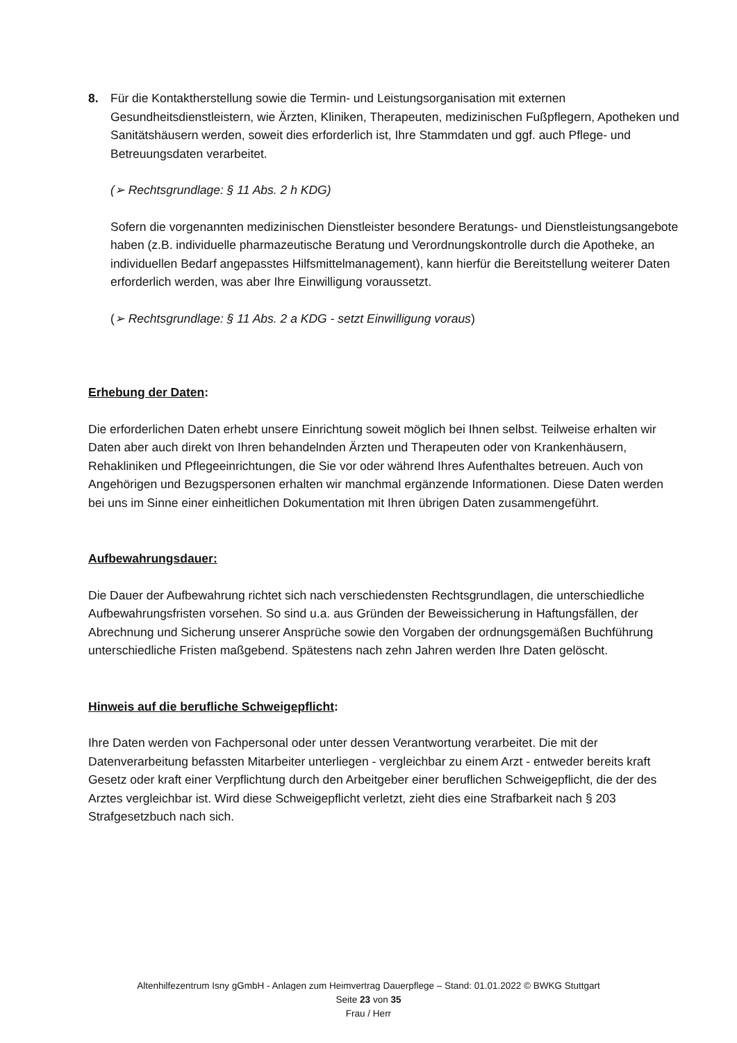8. Für die Kontaktherstellung sowie die Termin- und Leistungsorganisation mit externen Gesundheitsdienstleistern, wie Ärzten, Kliniken, Therapeuten, medizinischen Fußpflegern, Apotheken und Sanitätshäusern werden, soweit dies erforderlich ist, Ihre Stammdaten und ggf. auch Pflege- und Betreuungsdaten verarbeitet.
(➢ Rechtsgrundlage: § 11 Abs. 2 h KDG)
Sofern die vorgenannten medizinischen Dienstleister besondere Beratungs- und Dienstleistungsangebote haben (z.B. individuelle pharmazeutische Beratung und Verordnungskontrolle durch die Apotheke, an individuellen Bedarf angepasstes Hilfsmittelmanagement), kann hierfür die Bereitstellung weiterer Daten erforderlich werden, was aber Ihre Einwilligung voraussetzt.
(➢ Rechtsgrundlage: § 11 Abs. 2 a KDG - setzt Einwilligung voraus)
Erhebung der Daten:
Die erforderlichen Daten erhebt unsere Einrichtung soweit möglich bei Ihnen selbst. Teilweise erhalten wir Daten aber auch direkt von Ihren behandelnden Ärzten und Therapeuten oder von Krankenhäusern, Rehakliniken und Pflegeeinrichtungen, die Sie vor oder während Ihres Aufenthaltes betreuen. Auch von Angehörigen und Bezugspersonen erhalten wir manchmal ergänzende Informationen. Diese Daten werden bei uns im Sinne einer einheitlichen Dokumentation mit Ihren übrigen Daten zusammengeführt.
Aufbewahrungsdauer:
Die Dauer der Aufbewahrung richtet sich nach verschiedensten Rechtsgrundlagen, die unterschiedliche Aufbewahrungsfristen vorsehen. So sind u.a. aus Gründen der Beweissicherung in Haftungsfällen, der Abrechnung und Sicherung unserer Ansprüche sowie den Vorgaben der ordnungsgemäßen Buchführung unterschiedliche Fristen maßgebend. Spätestens nach zehn Jahren werden Ihre Daten gelöscht.
Hinweis auf die berufliche Schweigepflicht:
Ihre Daten werden von Fachpersonal oder unter dessen Verantwortung verarbeitet. Die mit der Datenverarbeitung befassten Mitarbeiter unterliegen - vergleichbar zu einem Arzt - entweder bereits kraft Gesetz oder kraft einer Verpflichtung durch den Arbeitgeber einer beruflichen Schweigepflicht, die der des Arztes vergleichbar ist. Wird diese Schweigepflicht verletzt, zieht dies eine Strafbarkeit nach § 203 Strafgesetzbuch nach sich.
Altenhilfezentrum Isny gGmbH - Anlagen zum Heimvertrag Dauerpflege – Stand: 01.01.2022 © BWKG Stuttgart
Seite 23 von 35
Frau / Herr